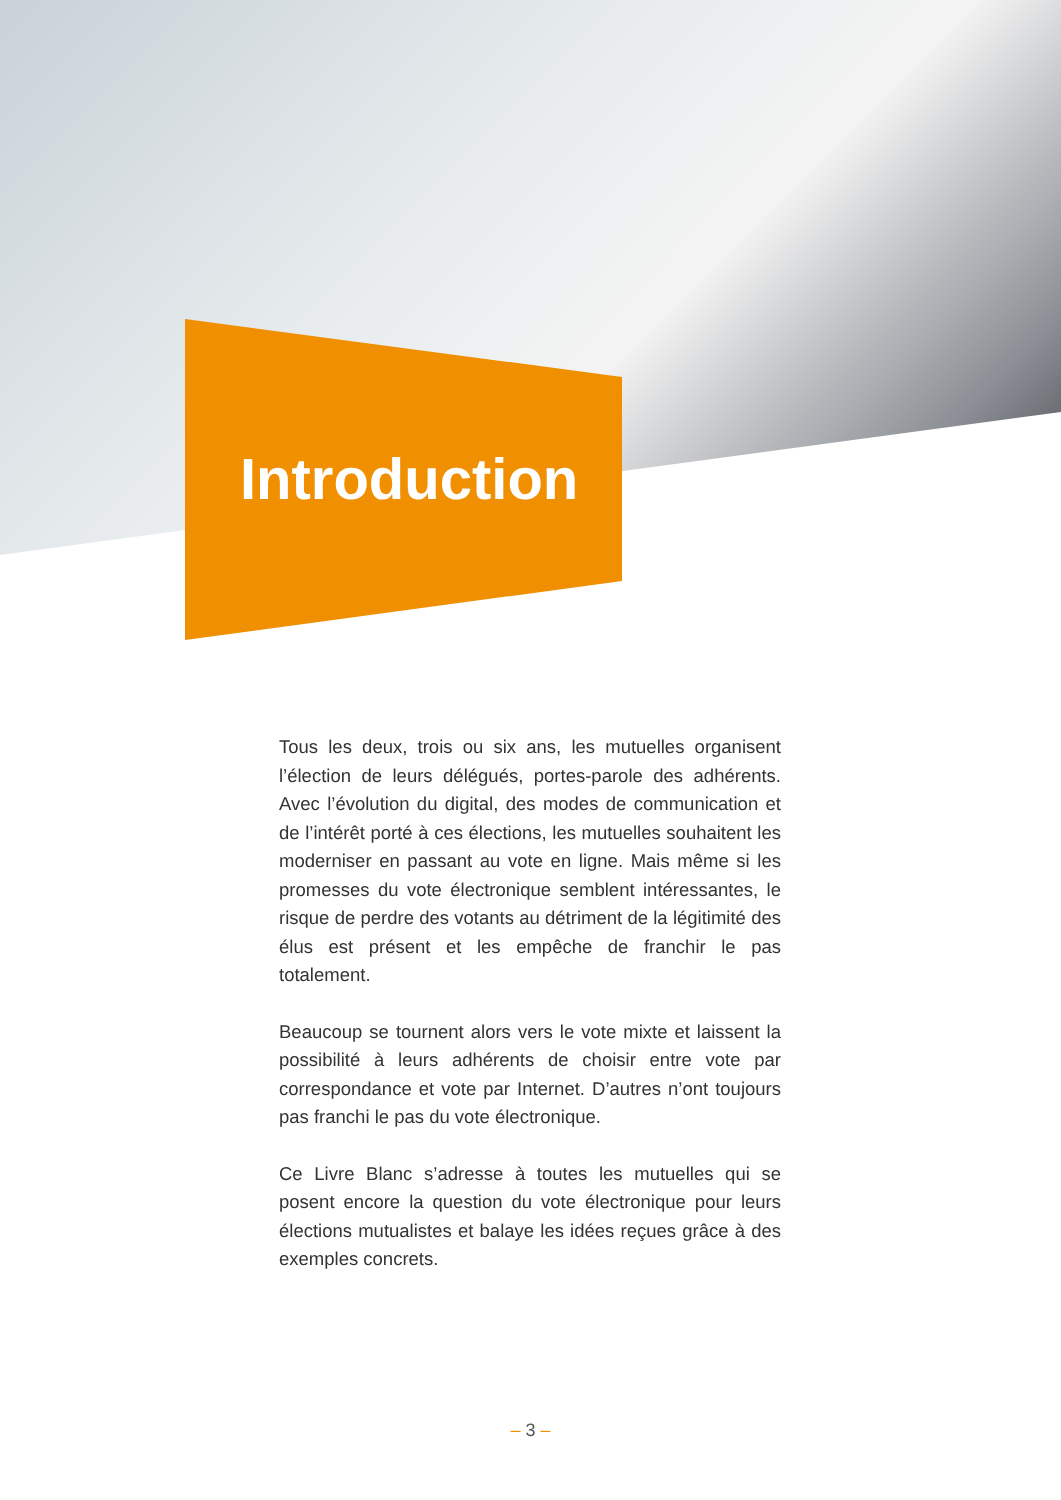Introduction
Tous les deux, trois ou six ans, les mutuelles organisent l’élection de leurs délégués, portes-parole des adhérents. Avec l’évolution du digital, des modes de communication et de l’intérêt porté à ces élections, les mutuelles souhaitent les moderniser en passant au vote en ligne. Mais même si les promesses du vote électronique semblent intéressantes, le risque de perdre des votants au détriment de la légitimité des élus est présent et les empêche de franchir le pas totalement.
Beaucoup se tournent alors vers le vote mixte et laissent la possibilité à leurs adhérents de choisir entre vote par correspondance et vote par Internet. D’autres n’ont toujours pas franchi le pas du vote électronique.
Ce Livre Blanc s’adresse à toutes les mutuelles qui se posent encore la question du vote électronique pour leurs élections mutualistes et balaye les idées reçues grâce à des exemples concrets.
– 3 –